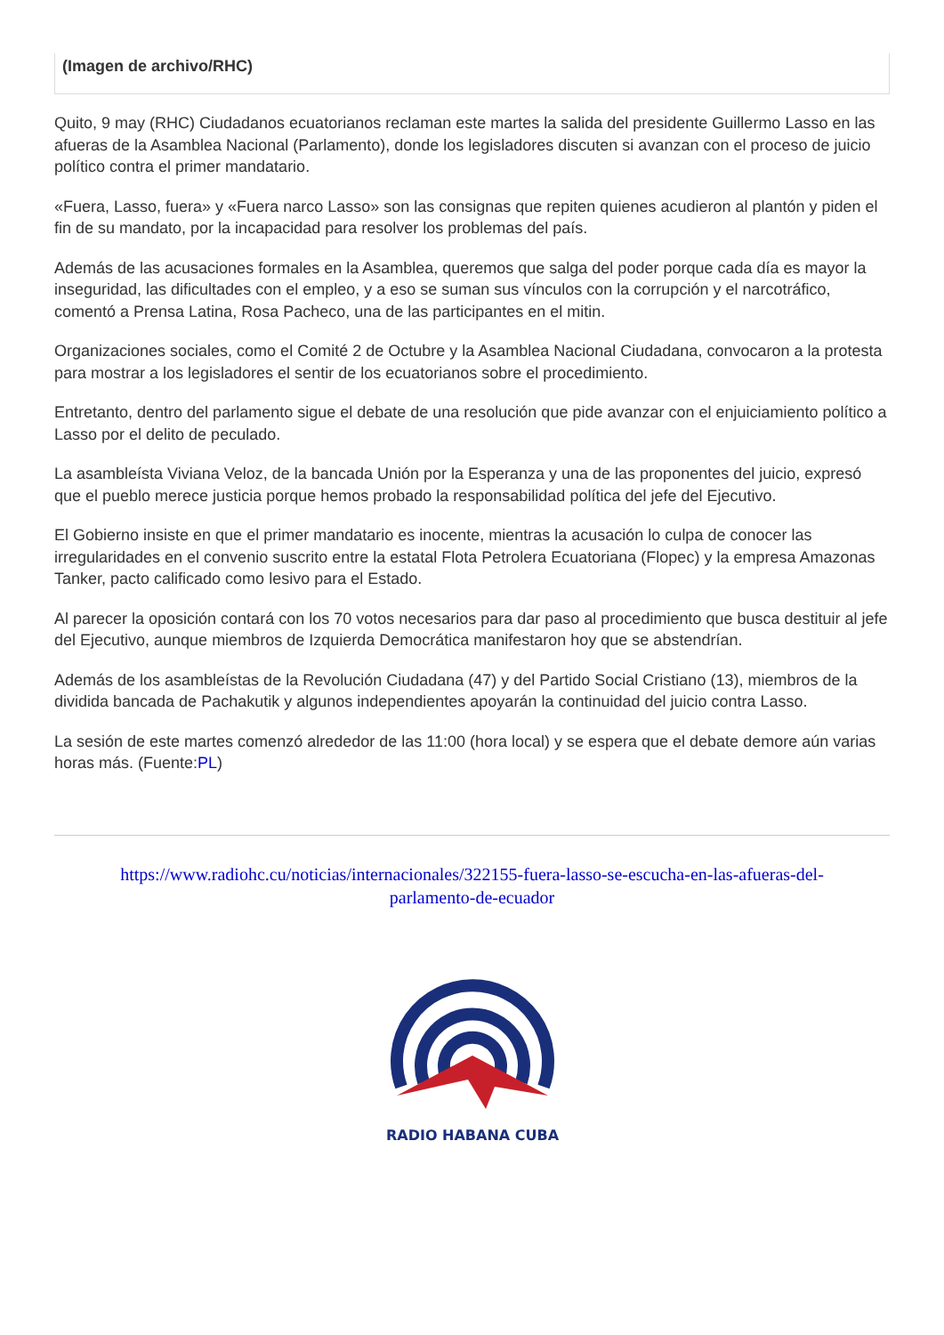(Imagen de archivo/RHC)
Quito, 9 may (RHC) Ciudadanos ecuatorianos reclaman este martes la salida del presidente Guillermo Lasso en las afueras de la Asamblea Nacional (Parlamento), donde los legisladores discuten si avanzan con el proceso de juicio político contra el primer mandatario.
«Fuera, Lasso, fuera» y «Fuera narco Lasso» son las consignas que repiten quienes acudieron al plantón y piden el fin de su mandato, por la incapacidad para resolver los problemas del país.
Además de las acusaciones formales en la Asamblea, queremos que salga del poder porque cada día es mayor la inseguridad, las dificultades con el empleo, y a eso se suman sus vínculos con la corrupción y el narcotráfico, comentó a Prensa Latina, Rosa Pacheco, una de las participantes en el mitin.
Organizaciones sociales, como el Comité 2 de Octubre y la Asamblea Nacional Ciudadana, convocaron a la protesta para mostrar a los legisladores el sentir de los ecuatorianos sobre el procedimiento.
Entretanto, dentro del parlamento sigue el debate de una resolución que pide avanzar con el enjuiciamiento político a Lasso por el delito de peculado.
La asambleísta Viviana Veloz, de la bancada Unión por la Esperanza y una de las proponentes del juicio, expresó que el pueblo merece justicia porque hemos probado la responsabilidad política del jefe del Ejecutivo.
El Gobierno insiste en que el primer mandatario es inocente, mientras la acusación lo culpa de conocer las irregularidades en el convenio suscrito entre la estatal Flota Petrolera Ecuatoriana (Flopec) y la empresa Amazonas Tanker, pacto calificado como lesivo para el Estado.
Al parecer la oposición contará con los 70 votos necesarios para dar paso al procedimiento que busca destituir al jefe del Ejecutivo, aunque miembros de Izquierda Democrática manifestaron hoy que se abstendrían.
Además de los asambleístas de la Revolución Ciudadana (47) y del Partido Social Cristiano (13), miembros de la dividida bancada de Pachakutik y algunos independientes apoyarán la continuidad del juicio contra Lasso.
La sesión de este martes comenzó alrededor de las 11:00 (hora local) y se espera que el debate demore aún varias horas más. (Fuente:PL)
https://www.radiohc.cu/noticias/internacionales/322155-fuera-lasso-se-escucha-en-las-afueras-del-parlamento-de-ecuador
RADIO HABANA CUBA